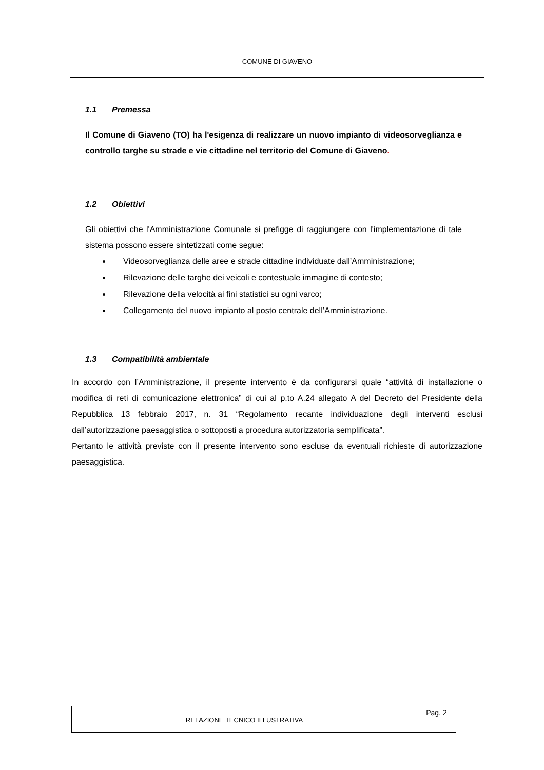COMUNE DI GIAVENO
1.1 Premessa
Il Comune di Giaveno (TO) ha l'esigenza di realizzare un nuovo impianto di videosorveglianza e controllo targhe su strade e vie cittadine nel territorio del Comune di Giaveno.
1.2 Obiettivi
Gli obiettivi che l'Amministrazione Comunale si prefigge di raggiungere con l'implementazione di tale sistema possono essere sintetizzati come segue:
Videosorveglianza delle aree e strade cittadine individuate dall’Amministrazione;
Rilevazione delle targhe dei veicoli e contestuale immagine di contesto;
Rilevazione della velocità ai fini statistici su ogni varco;
Collegamento del nuovo impianto al posto centrale dell’Amministrazione.
1.3 Compatibilità ambientale
In accordo con l’Amministrazione, il presente intervento è da configurarsi quale “attività di installazione o modifica di reti di comunicazione elettronica” di cui al p.to A.24 allegato A del Decreto del Presidente della Repubblica 13 febbraio 2017, n. 31 “Regolamento recante individuazione degli interventi esclusi dall’autorizzazione paesaggistica o sottoposti a procedura autorizzatoria semplificata”.
Pertanto le attività previste con il presente intervento sono escluse da eventuali richieste di autorizzazione paesaggistica.
RELAZIONE TECNICO ILLUSTRATIVA
Pag. 2